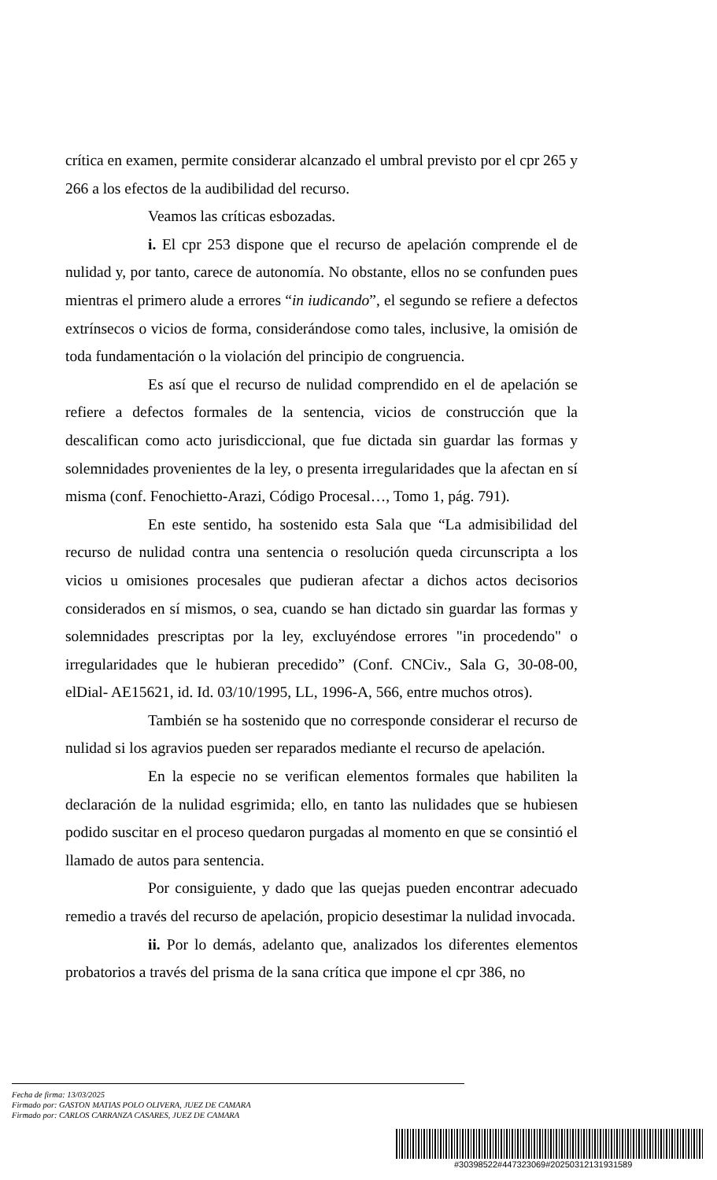crítica en examen, permite considerar alcanzado el umbral previsto por el cpr 265 y 266 a los efectos de la audibilidad del recurso.
Veamos las críticas esbozadas.
i. El cpr 253 dispone que el recurso de apelación comprende el de nulidad y, por tanto, carece de autonomía. No obstante, ellos no se confunden pues mientras el primero alude a errores “in iudicando”, el segundo se refiere a defectos extrínsecos o vicios de forma, considerándose como tales, inclusive, la omisión de toda fundamentación o la violación del principio de congruencia.
Es así que el recurso de nulidad comprendido en el de apelación se refiere a defectos formales de la sentencia, vicios de construcción que la descalifican como acto jurisdiccional, que fue dictada sin guardar las formas y solemnidades provenientes de la ley, o presenta irregularidades que la afectan en sí misma (conf. Fenochietto-Arazi, Código Procesal…, Tomo 1, pág. 791).
En este sentido, ha sostenido esta Sala que “La admisibilidad del recurso de nulidad contra una sentencia o resolución queda circunscripta a los vicios u omisiones procesales que pudieran afectar a dichos actos decisorios considerados en sí mismos, o sea, cuando se han dictado sin guardar las formas y solemnidades prescriptas por la ley, excluyéndose errores "in procedendo" o irregularidades que le hubieran precedido” (Conf. CNCiv., Sala G, 30-08-00, elDial- AE15621, id. Id. 03/10/1995, LL, 1996-A, 566, entre muchos otros).
También se ha sostenido que no corresponde considerar el recurso de nulidad si los agravios pueden ser reparados mediante el recurso de apelación.
En la especie no se verifican elementos formales que habiliten la declaración de la nulidad esgrimida; ello, en tanto las nulidades que se hubiesen podido suscitar en el proceso quedaron purgadas al momento en que se consintió el llamado de autos para sentencia.
Por consiguiente, y dado que las quejas pueden encontrar adecuado remedio a través del recurso de apelación, propicio desestimar la nulidad invocada.
ii. Por lo demás, adelanto que, analizados los diferentes elementos probatorios a través del prisma de la sana crítica que impone el cpr 386, no
Fecha de firma: 13/03/2025
Firmado por: GASTON MATIAS POLO OLIVERA, JUEZ DE CAMARA
Firmado por: CARLOS CARRANZA CASARES, JUEZ DE CAMARA
#30398522#447323069#20250312131931589